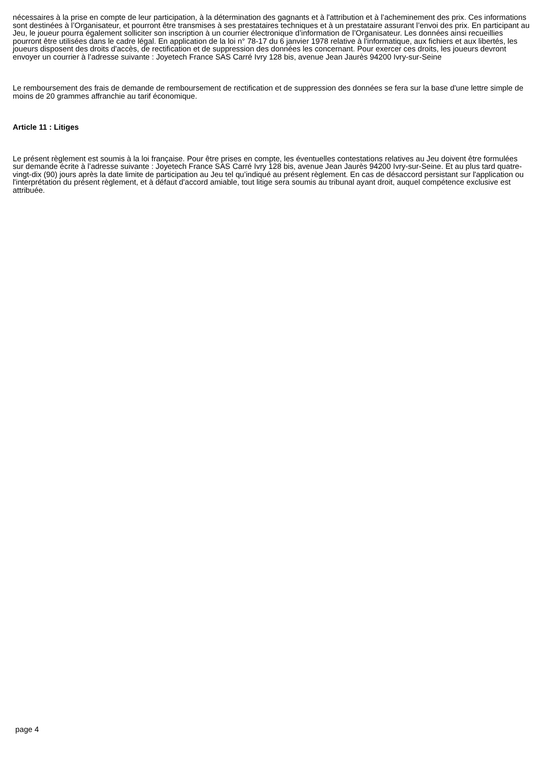nécessaires à la prise en compte de leur participation, à la détermination des gagnants et à l'attribution et à l’acheminement des prix. Ces informations sont destinées à l’Organisateur, et pourront être transmises à ses prestataires techniques et à un prestataire assurant l’envoi des prix. En participant au Jeu, le joueur pourra également solliciter son inscription à un courrier électronique d’information de l’Organisateur. Les données ainsi recueillies pourront être utilisées dans le cadre légal. En application de la loi n° 78-17 du 6 janvier 1978 relative à l'informatique, aux fichiers et aux libertés, les joueurs disposent des droits d'accès, de rectification et de suppression des données les concernant. Pour exercer ces droits, les joueurs devront envoyer un courrier à l’adresse suivante : Joyetech France SAS Carré Ivry 128 bis, avenue Jean Jaurès 94200 Ivry-sur-Seine
Le remboursement des frais de demande de remboursement de rectification et de suppression des données se fera sur la base d'une lettre simple de moins de 20 grammes affranchie au tarif économique.
Article 11 : Litiges
Le présent règlement est soumis à la loi française. Pour être prises en compte, les éventuelles contestations relatives au Jeu doivent être formulées sur demande écrite à l’adresse suivante : Joyetech France SAS Carré Ivry 128 bis, avenue Jean Jaurès 94200 Ivry-sur-Seine. Et au plus tard quatre-vingt-dix (90) jours après la date limite de participation au Jeu tel qu’indiqué au présent règlement. En cas de désaccord persistant sur l'application ou l'interprétation du présent règlement, et à défaut d'accord amiable, tout litige sera soumis au tribunal ayant droit, auquel compétence exclusive est attribuée.
page 4